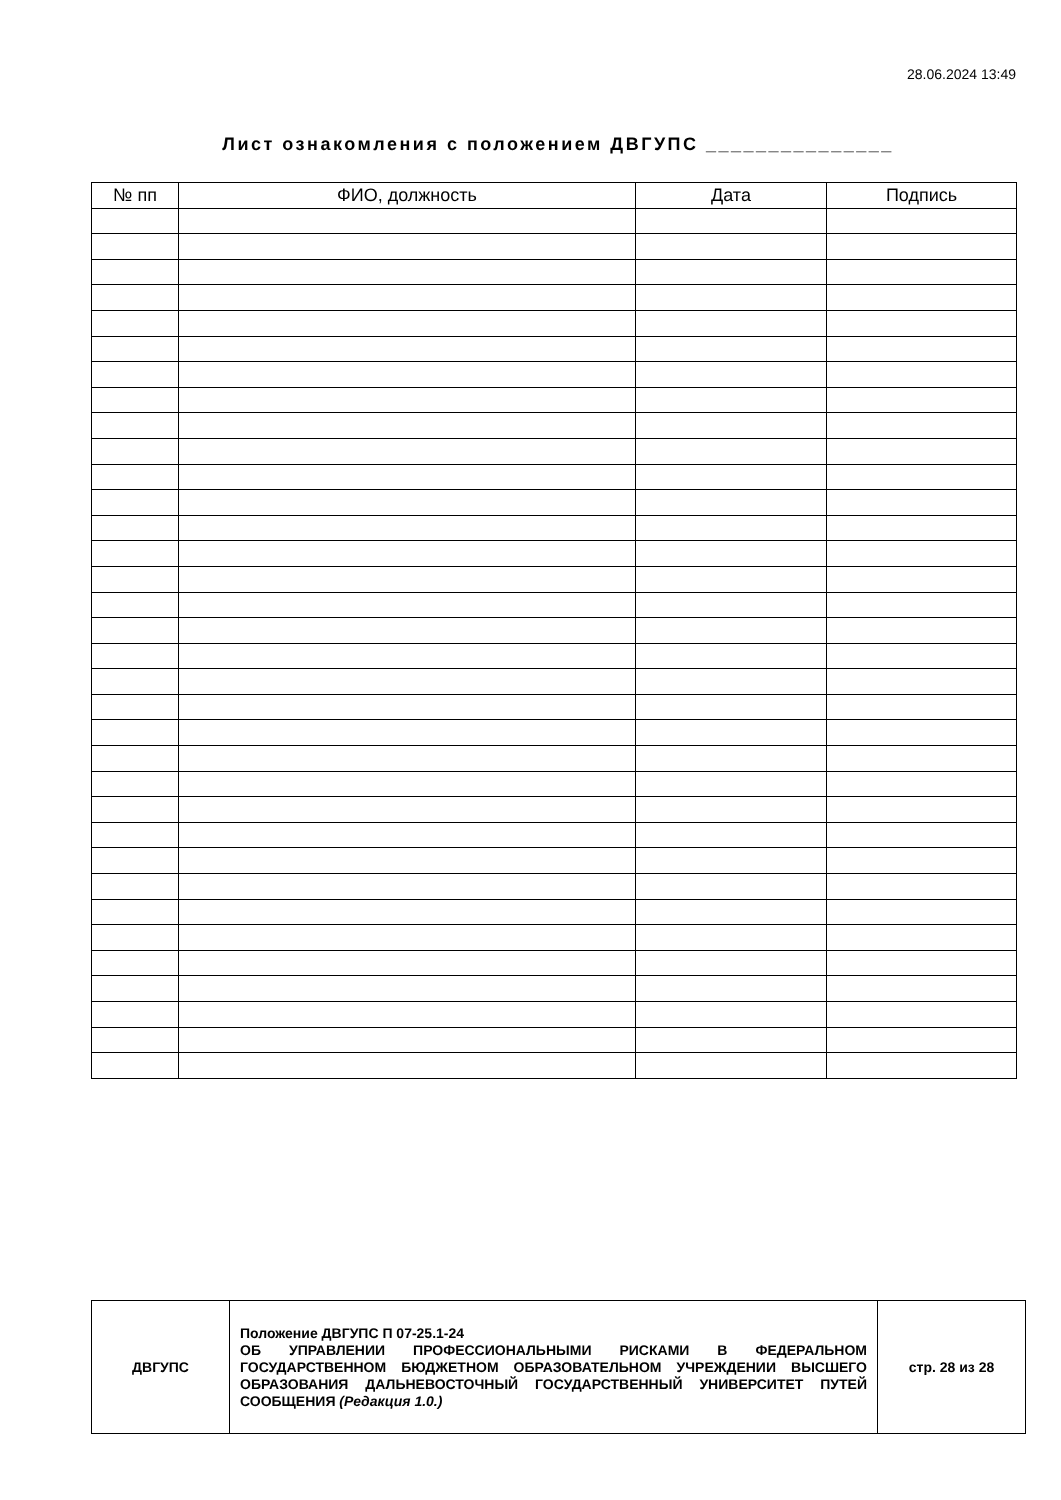28.06.2024 13:49
Лист ознакомления с положением ДВГУПС _______________
| № пп | ФИО, должность | Дата | Подпись |
| --- | --- | --- | --- |
| ДВГУПС | Положение ДВГУПС П 07-25.1-24 ОБ УПРАВЛЕНИИ ПРОФЕССИОНАЛЬНЫМИ РИСКАМИ В ФЕДЕРАЛЬНОМ ГОСУДАРСТВЕННОМ БЮДЖЕТНОМ ОБРАЗОВАТЕЛЬНОМ УЧРЕЖДЕНИИ ВЫСШЕГО ОБРАЗОВАНИЯ ДАЛЬНЕВОСТОЧНЫЙ ГОСУДАРСТВЕННЫЙ УНИВЕРСИТЕТ ПУТЕЙ СООБЩЕНИЯ (Редакция 1.0.) | стр. 28 из 28 |